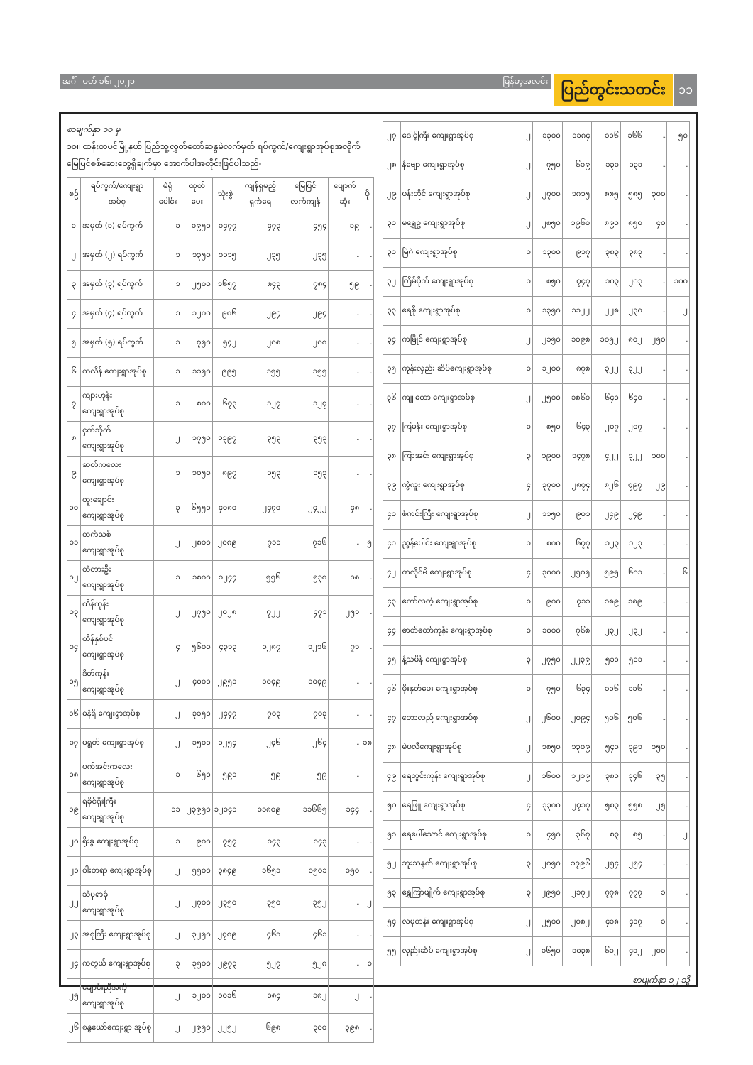အင်္ဂါ၊ မတ် ၁၆၊ ၂၀၂၁ မြန်မာ့အလင်း ပြည်တွင်းသတင်း ၁၁
စာမျက်နှာ ၁၀ မှ
၁၀။ ထန်းတပင်မြို့နယ် ပြည်သူ့လွှတ်တော်ဆန္ဒမဲလက်မှတ် ရပ်ကွက်/ကျေးရွာအုပ်စုအလိုက် မြေပြင်စစ်ဆေးတွေ့ရှိချက်မှာ အောက်ပါအတိုင်းဖြစ်ပါသည်-
| စဉ် | ရပ်ကွက်/ကျေးရွာ အုပ်စု | မဲရုံ ပေါင်း | ထုတ် ပေး | သုံးစွဲ | ကျန်ရှမည့် ရှက်ရေ | မြေပြင် လက်ကျန် | ပျောက် ဆုံး | ပို |
| --- | --- | --- | --- | --- | --- | --- | --- | --- |
| ၁ | အမှတ် (၁) ရပ်ကွက် | ၁ | ၁၉၅၀ | ၁၄၇၇ | ၄၇၃ | ၄၅၄ | ၁၉ | - |
| ၂ | အမှတ် (၂) ရပ်ကွက် | ၁ | ၁၃၅၀ | ၁၁၁၅ | ၂၃၅ | ၂၃၅ | - | - |
| ၃ | အမှတ် (၃) ရပ်ကွက် | ၁ | ၂၅၀၀ | ၁၆၅၇ | ၈၄၃ | ၇၈၄ | ၅၉ | - |
| ၄ | အမှတ် (၄) ရပ်ကွက် | ၁ | ၁၂၀၀ | ၉၀၆ | ၂၉၄ | ၂၉၄ | - | - |
| ၅ | အမှတ် (၅) ရပ်ကွက် | ၁ | ၇၅၀ | ၅၄၂ | ၂၀၈ | ၂၀၈ | - | - |
| ၆ | ကလိန် ကျေးရွာအုပ်စု | ၁ | ၁၁၅၀ | ၉၉၅ | ၁၅၅ | ၁၅၅ | - | - |
| ၇ | ကျားဟုန်း ကျေးရွာအုပ်စု | ၁ | ၈၀၀ | ၆၇၃ | ၁၂၇ | ၁၂၇ | - | - |
| ၈ | ငှက်သိုက် ကျေးရွာအုပ်စု | ၂ | ၁၇၅၀ | ၁၃၉၇ | ၃၅၃ | ၃၅၃ | - | - |
| ၉ | ဆတ်ကလေး ကျေးရွာအုပ်စု | ၁ | ၁၀၅၀ | ၈၉၇ | ၁၅၃ | ၁၅၃ | - | - |
| ၁၀ | တူးချောင်း ကျေးရွာအုပ်စု | ၃ | ၆၅၅၀ | ၄၀၈၀ | ၂၄၇၀ | ၂၄၂၂ | ၄၈ | - |
| ၁၁ | တက်သစ် ကျေးရွာအုပ်စု | ၂ | ၂၈၀၀ | ၂၀၈၉ | ၇၁၁ | ၇၁၆ | - | ၅ |
| ၁၂ | တံတားဦး ကျေးရွာအုပ်စု | ၁ | ၁၈၀၀ | ၁၂၄၄ | ၅၅၆ | ၅၃၈ | ၁၈ | - |
| ၁၃ | ထိန်ကုန်း ကျေးရွာအုပ်စု | ၂ | ၂၇၅၀ | ၂၀၂၈ | ၇၂၂ | ၄၇၁ | ၂၅၁ | - |
| ၁၄ | ထိန်နှစ်ပင် ကျေးရွာအုပ်စု | ၄ | ၅၆၀၀ | ၄၃၁၃ | ၁၂၈၇ | ၁၂၁၆ | ၇၁ | - |
| ၁၅ | ဒိတ်ကုန်း ကျေးရွာအုပ်စု | ၂ | ၄၀၀၀ | ၂၉၅၁ | ၁၀၄၉ | ၁၀၄၉ | - | - |
| ၁၆ | ဓနံရိ ကျေးရွာအုပ်စု | ၂ | ၃၁၅၀ | ၂၄၄၇ | ၇၀၃ | ၇၀၃ | - | - |
| ၁၇ | ပရွတ် ကျေးရွာအုပ်စု | ၂ | ၁၅၀၀ | ၁၂၅၄ | ၂၄၆ | ၂၆၄ | - | ၁၈ |
| ၁၈ | ပက်အင်းကလေး ကျေးရွာအုပ်စု | ၁ | ၆၅၀ | ၅၉၁ | ၅၉ | ၅၉ | - | |
| ၁၉ | ရခိုင်ရိုးကြီး ကျေးရွာအုပ်စု | ၁၁ | ၂၃၉၅၀ | ၁၂၁၄၁ | ၁၁၈၀၉ | ၁၁၆၆၅ | ၁၄၄ | - |
| ၂၀ | ရိုးခွ ကျေးရွာအုပ်စု | ၁ | ၉၀၀ | ၇၅၇ | ၁၄၃ | ၁၄၃ | - | - |
| ၂၁ | ဝါးတရာ ကျေးရွာအုပ်စု | ၂ | ၅၅၀၀ | ၃၈၄၉ | ၁၆၅၁ | ၁၅၀၁ | ၁၅၀ | - |
| ၂၂ | သံပုရာခုံ ကျေးရွာအုပ်စု | ၂ | ၂၇၀၀ | ၂၃၅၀ | ၃၅၀ | ၃၅၂ | - | ၂ |
| ၂၃ | အစုကြီး ကျေးရွာအုပ်စု | ၂ | ၃၂၅၀ | ၂၇၈၉ | ၄၆၁ | ၄၆၁ | - | - |
| ၂၄ | ကတွယ် ကျေးရွာအုပ်စု | ၃ | ၃၅၀၀ | ၂၉၇၃ | ၅၂၇ | ၅၂၈ | - | ၁ |
| ၂၅ | ချောင်းညီအကို ကျေးရွာအုပ်စု | ၂ | ၁၂၀၀ | ၁၀၁၆ | ၁၈၄ | ၁၈၂ | ၂ | - |
| ၂၆ | စနွယော်ကျေးရွာ အုပ်စု | ၂ | ၂၉၅၀ | ၂၂၅၂ | ၆၉၈ | ၃၀၀ | ၃၉၈ | - |
| ၂၇ | ဒေါင့်ကြီး ကျေးရွာအုပ်စု | ၂ | ၁၃၀၀ | ၁၁၈၄ | ၁၁၆ | ၁၆၆ | - | ၅၀ |
| ၂၈ | နံဗျော ကျေးရွာအုပ်စု | ၂ | ၇၅၀ | ၆၁၉ | ၁၃၁ | ၁၃၁ | - | - |
| ၂၉ | ပန်းတိုင် ကျေးရွာအုပ်စု | ၂ | ၂၇၀၀ | ၁၈၁၅ | ၈၈၅ | ၅၈၅ | ၃၀၀ | - |
| ၃၀ | မရွှေဥ ကျေးရွာအုပ်စု | ၂ | ၂၈၅၀ | ၁၉၆၀ | ၈၉၀ | ၈၅၀ | ၄၀ | - |
| ၃၁ | မြဲဂဲ ကျေးရွာအုပ်စု | ၁ | ၁၃၀၀ | ၉၁၇ | ၃၈၃ | ၃၈၃ | - | - |
| ၃၂ | ကြိမ်ပိုက် ကျေးရွာအုပ်စု | ၁ | ၈၅၀ | ၇၄၇ | ၁၀၃ | ၂၀၃ | - | ၁၀၀ |
| ၃၃ | ရေစို ကျေးရွာအုပ်စု | ၁ | ၁၃၅၀ | ၁၁၂၂ | ၂၂၈ | ၂၃၀ | - | ၂ |
| ၃၄ | ကမြိုင် ကျေးရွာအုပ်စု | ၂ | ၂၁၅၀ | ၁၀၉၈ | ၁၀၅၂ | ၈၀၂ | ၂၅၀ | - |
| ၃၅ | ကုန်းလှည်း ဆိပ်ကျေးရွာအုပ်စု | ၁ | ၁၂၀၀ | ၈၇၈ | ၃၂၂ | ၃၂၂ | - | - |
| ၃၆ | ကျူတော ကျေးရွာအုပ်စု | ၂ | ၂၅၀၀ | ၁၈၆၀ | ၆၄၀ | ၆၄၀ | - | - |
| ၃၇ | ကြမန်း ကျေးရွာအုပ်စု | ၁ | ၈၅၀ | ၆၄၃ | ၂၀၇ | ၂၀၇ | - | - |
| ၃၈ | ကြာအင်း ကျေးရွာအုပ်စု | ၃ | ၁၉၀၀ | ၁၄၇၈ | ၄၂၂ | ၃၂၂ | ၁၀၀ | - |
| ၃၉ | ကွဲကူး ကျေးရွာအုပ်စု | ၄ | ၃၇၀၀ | ၂၈၇၄ | ၈၂၆ | ၇၉၇ | ၂၉ | - |
| ၄၀ | စံကင်းကြီး ကျေးရွာအုပ်စု | ၂ | ၁၁၅၀ | ၉၀၁ | ၂၄၉ | ၂၄၉ | - | - |
| ၄၁ | ညွန့်ပေါင်း ကျေးရွာအုပ်စု | ၁ | ၈၀၀ | ၆၇၇ | ၁၂၃ | ၁၂၃ | - | - |
| ၄၂ | တလိုင်မိ ကျေးရွာအုပ်စု | ၄ | ၃၀၀၀ | ၂၅၀၅ | ၅၉၅ | ၆၀၁ | - | ၆ |
| ၄၃ | တော်လတဲ့ ကျေးရွာအုပ်စု | ၁ | ၉၀၀ | ၇၁၁ | ၁၈၉ | ၁၈၉ | - | - |
| ၄၄ | ဓာတ်တော်ကုန်း ကျေးရွာအုပ်စု | ၁ | ၁၀၀၀ | ၇၆၈ | ၂၃၂ | ၂၃၂ | - | - |
| ၄၅ | နံ့သမိန် ကျေးရွာအုပ်စု | ၃ | ၂၇၅၀ | ၂၂၃၉ | ၅၁၁ | ၅၁၁ | - | - |
| ၄၆ | ဖိုးနှတ်ပေး ကျေးရွာအုပ်စု | ၁ | ၇၅၀ | ၆၃၄ | ၁၁၆ | ၁၁၆ | - | - |
| ၄၇ | ဘောလည် ကျေးရွာအုပ်စု | ၂ | ၂၆၀၀ | ၂၀၉၄ | ၅၀၆ | ၅၀၆ | - | - |
| ၄၈ | မဲပလီကျေးရွာအုပ်စု | ၂ | ၁၈၅၀ | ၁၃၀၉ | ၅၄၁ | ၃၉၁ | ၁၅၀ | - |
| ၄၉ | ရေတွင်းကုန်း ကျေးရွာအုပ်စု | ၂ | ၁၆၀၀ | ၁၂၁၉ | ၃၈၁ | ၃၄၆ | ၃၅ | - |
| ၅၀ | ရေဖြူ ကျေးရွာအုပ်စု | ၄ | ၃၃၀၀ | ၂၇၁၇ | ၅၈၃ | ၅၅၈ | ၂၅ | - |
| ၅၁ | ရေပေါ်သောင် ကျေးရွာအုပ်စု | ၁ | ၄၅၀ | ၃၆၇ | ၈၃ | ၈၅ | - | ၂ |
| ၅၂ | ဘူးသနွတ် ကျေးရွာအုပ်စု | ၃ | ၂၀၅၀ | ၁၇၉၆ | ၂၅၄ | ၂၅၄ | - | - |
| ၅၃ | ရွှေကြာဖျိုက် ကျေးရွာအုပ်စု | ၃ | ၂၉၅၀ | ၂၁၇၂ | ၇၇၈ | ၇၇၇ | ၁ | - |
| ၅၄ | လမုတန်း ကျေးရွာအုပ်စု | ၂ | ၂၅၀၀ | ၂၀၈၂ | ၄၁၈ | ၄၁၇ | ၁ | - |
| ၅၅ | လှည်းဆိပ် ကျေးရွာအုပ်စု | ၂ | ၁၆၅၀ | ၁၀၃၈ | ၆၁၂ | ၄၁၂ | ၂၀၀ | - |
စာမျက်နှာ ၁၂ သို့